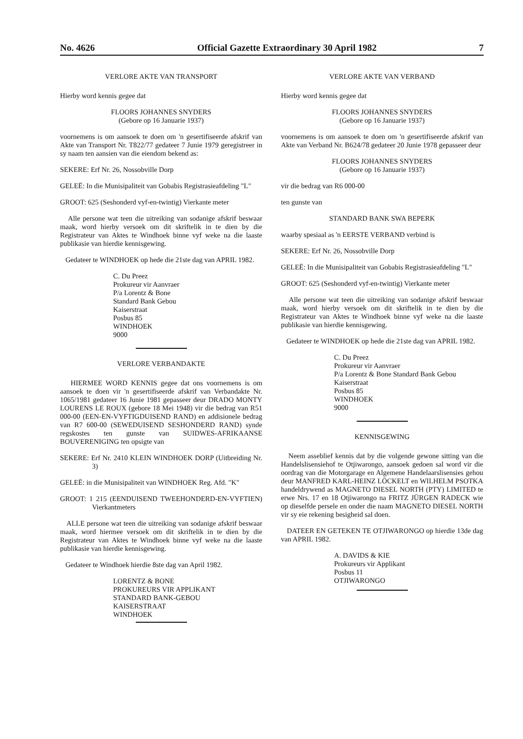No. 4626 Official Gazette Extraordinary 30 April 1982 7
VERLORE AKTE VAN TRANSPORT
Hierby word kennis gegee dat
FLOORS JOHANNES SNYDERS
(Gebore op 16 Januarie 1937)
voornemens is om aansoek te doen om 'n gesertifiseerde afskrif van Akte van Transport Nr. T822/77 gedateer 7 Junie 1979 geregistreer in sy naam ten aansien van die eiendom bekend as:
SEKERE: Erf Nr. 26, Nossobville Dorp
GELEË: In die Munisipaliteit van Gobabis Registrasieafdeling "L"
GROOT: 625 (Seshonderd vyf-en-twintig) Vierkante meter
Alle persone wat teen die uitreiking van sodanige afskrif beswaar maak, word hierby versoek om dit skriftelik in te dien by die Registrateur van Aktes te Windhoek binne vyf weke na die laaste publikasie van hierdie kennisgewing.
Gedateer te WINDHOEK op hede die 21ste dag van APRIL 1982.
C. Du Preez
Prokureur vir Aanvraer
P/a Lorentz & Bone
Standard Bank Gebou
Kaiserstraat
Posbus 85
WINDHOEK
9000
VERLORE VERBANDAKTE
HIERMEE WORD KENNIS gegee dat ons voornemens is om aansoek te doen vir 'n gesertifiseerde afskrif van Verbandakte Nr. 1065/1981 gedateer 16 Junie 1981 gepasseer deur DRADO MONTY LOURENS LE ROUX (gebore 18 Mei 1948) vir die bedrag van R51 000-00 (EEN-EN-VYFTIGDUISEND RAND) en addisionele bedrag van R7 600-00 (SEWEDUISEND SESHONDERD RAND) synde regskostes ten gunste van SUIDWES-AFRIKAANSE BOUVERENIGING ten opsigte van
SEKERE: Erf Nr. 2410 KLEIN WINDHOEK DORP (Uitbreiding Nr. 3)
GELEË: in die Munisipaliteit van WINDHOEK Reg. Afd. "K"
GROOT: 1 215 (EENDUISEND TWEEHONDERD-EN-VYFTIEN) Vierkantmeters
ALLE persone wat teen die uitreiking van sodanige afskrif beswaar maak, word hiermee versoek om dit skriftelik in te dien by die Registrateur van Aktes te Windhoek binne vyf weke na die laaste publikasie van hierdie kennisgewing.
Gedateer te Windhoek hierdie 8ste dag van April 1982.
LORENTZ & BONE
PROKUREURS VIR APPLIKANT
STANDARD BANK-GEBOU
KAISERSTRAAT
WINDHOEK
VERLORE AKTE VAN VERBAND
Hierby word kennis gegee dat
FLOORS JOHANNES SNYDERS
(Gebore op 16 Januarie 1937)
voornemens is om aansoek te doen om 'n gesertifiseerde afskrif van Akte van Verband Nr. B624/78 gedateer 20 Junie 1978 gepasseer deur
FLOORS JOHANNES SNYDERS
(Gebore op 16 Januarie 1937)
vir die bedrag van R6 000-00
ten gunste van
STANDARD BANK SWA BEPERK
waarby spesiaal as 'n EERSTE VERBAND verbind is
SEKERE: Erf Nr. 26, Nossobville Dorp
GELEË: In die Munisipaliteit van Gobabis Registrasieafdeling "L"
GROOT: 625 (Seshonderd vyf-en-twintig) Vierkante meter
Alle persone wat teen die uitreiking van sodanige afskrif beswaar maak, word hierby versoek om dit skriftelik in te dien by die Registrateur van Aktes te Windhoek binne vyf weke na die laaste publikasie van hierdie kennisgewing.
Gedateer te WINDHOEK op hede die 21ste dag van APRIL 1982.
C. Du Preez
Prokureur vir Aanvraer
P/a Lorentz & Bone Standard Bank Gebou
Kaiserstraat
Posbus 85
WINDHOEK
9000
KENNISGEWING
Neem asseblief kennis dat by die volgende gewone sitting van die Handelslisensiehof te Otjiwarongo, aansoek gedoen sal word vir die oordrag van die Motorgarage en Algemene Handelaarslisensies gehou deur MANFRED KARL-HEINZ LÖCKELT en WILHELM PSOTKA handeldrywend as MAGNETO DIESEL NORTH (PTY) LIMITED te erwe Nrs. 17 en 18 Otjiwarongo na FRITZ JÜRGEN RADECK wie op dieselfde persele en onder die naam MAGNETO DIESEL NORTH vir sy eie rekening besigheid sal doen.
DATEER EN GETEKEN TE OTJIWARONGO op hierdie 13de dag van APRIL 1982.
A. DAVIDS & KIE
Prokureurs vir Applikant
Posbus 11
OTJIWARONGO